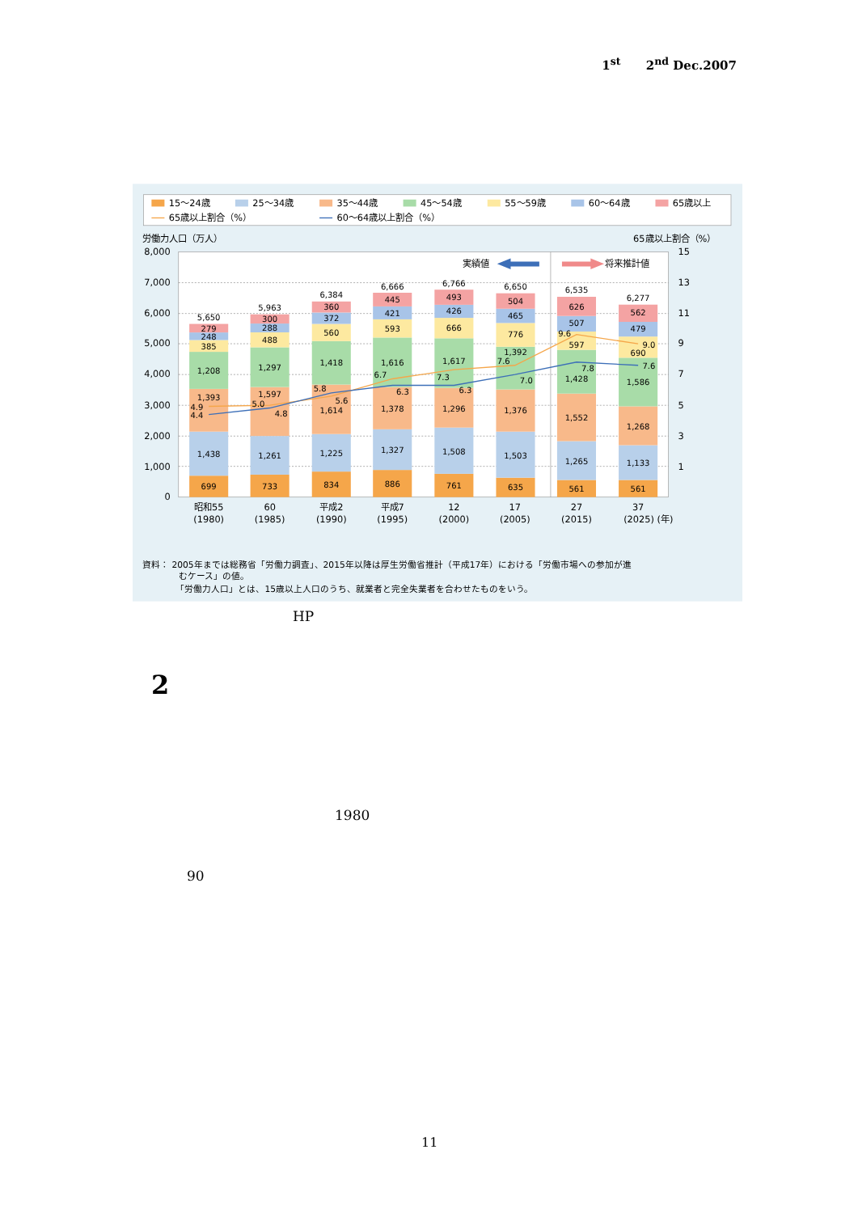1<sup>st</sup> 2<sup>nd</sup> Dec.2007
15〜24歳
25〜34歳
35〜44歳
45〜54歳
55〜59歳
60〜64歳
65歳以上
65歳以上割合（%）
60〜64歳以上割合（%）
労働力人口（万人）
65歳以上割合（%）
8,000
7,000
6,000
5,000
4,000
3,000
2,000
1,000
0
15
13
11
9
7
5
3
1
実績値
将来推計値
699
1,438
1,393
1,208
385
248
279
5,650
733
1,261
1,597
1,297
488
288
300
5,963
834
1,225
1,614
1,418
560
372
360
6,384
886
1,327
1,378
1,616
593
421
445
6,666
761
1,508
1,296
1,617
666
426
493
6,766
635
1,503
1,376
1,392
776
465
504
6,650
561
1,265
1,552
1,428
597
507
626
6,535
561
1,133
1,268
1,586
690
479
562
6,277
4.9
4.4
5.0
4.8
5.8
5.6
6.7
6.3
7.3
6.3
7.6
7.0
9.6
7.8
9.0
7.6
昭和55
(1980)
60
(1985)
平成2
(1990)
平成7
(1995)
12
(2000)
17
(2005)
27
(2015)
37
(2025) (年)
資料： 2005年までは総務省「労働力調査」、2015年以降は厚生労働省推計（平成17年）における「労働市場への参加が進
むケース」の値。
「労働力人口」とは、15歳以上人口のうち、就業者と完全失業者を合わせたものをいう。
HP
2
1980
90
11